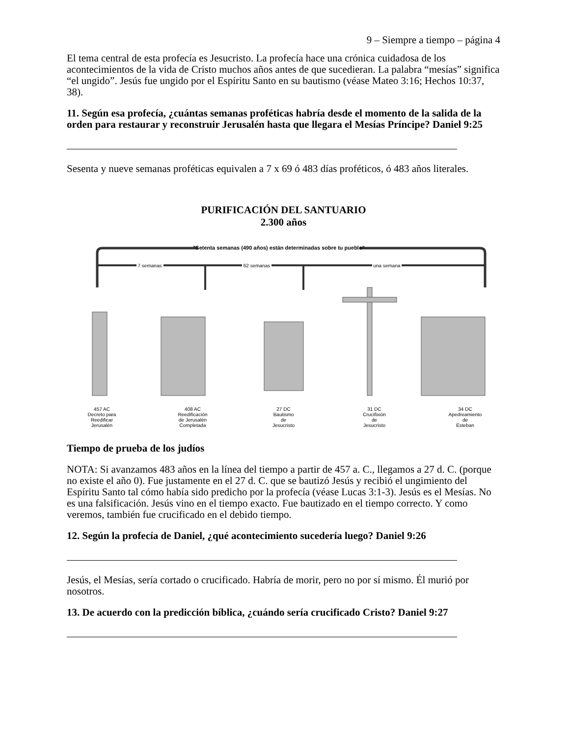9 – Siempre a tiempo – página 4
El tema central de esta profecía es Jesucristo. La profecía hace una crónica cuidadosa de los acontecimientos de la vida de Cristo muchos años antes de que sucedieran. La palabra “mesías” significa “el ungido”. Jesús fue ungido por el Espíritu Santo en su bautismo (véase Mateo 3:16; Hechos 10:37, 38).
11. Según esa profecía, ¿cuántas semanas proféticas habría desde el momento de la salida de la orden para restaurar y reconstruir Jerusalén hasta que llegara el Mesías Príncipe? Daniel 9:25
Sesenta y nueve semanas proféticas equivalen a 7 x 69 ó 483 días proféticos, ó 483 años literales.
PURIFICACIÓN DEL SANTUARIO
2.300 años
"Setenta semanas (490 años) están determinadas sobre tu pueblo"
7 semanas
62 semanas
una semana
457 AC
Decreto para
Reedificar
Jerusalén
408 AC
Reedificación
de Jerusalén
Completada
27 DC
Bautismo
de
Jesucristo
31 DC
Crucifixión
de
Jesucristo
34 DC
Apedreamiento
de
Esteban
Tiempo de prueba de los judíos
NOTA: Si avanzamos 483 años en la línea del tiempo a partir de 457 a. C., llegamos a 27 d. C. (porque no existe el año 0). Fue justamente en el 27 d. C. que se bautizó Jesús y recibió el ungimiento del Espíritu Santo tal cómo había sido predicho por la profecía (véase Lucas 3:1-3). Jesús es el Mesías. No es una falsificación. Jesús vino en el tiempo exacto. Fue bautizado en el tiempo correcto. Y como veremos, también fue crucificado en el debido tiempo.
12. Según la profecía de Daniel, ¿qué acontecimiento sucedería luego? Daniel 9:26
Jesús, el Mesías, sería cortado o crucificado. Habría de morir, pero no por sí mismo. Él murió por nosotros.
13. De acuerdo con la predicción bíblica, ¿cuándo sería crucificado Cristo? Daniel 9:27